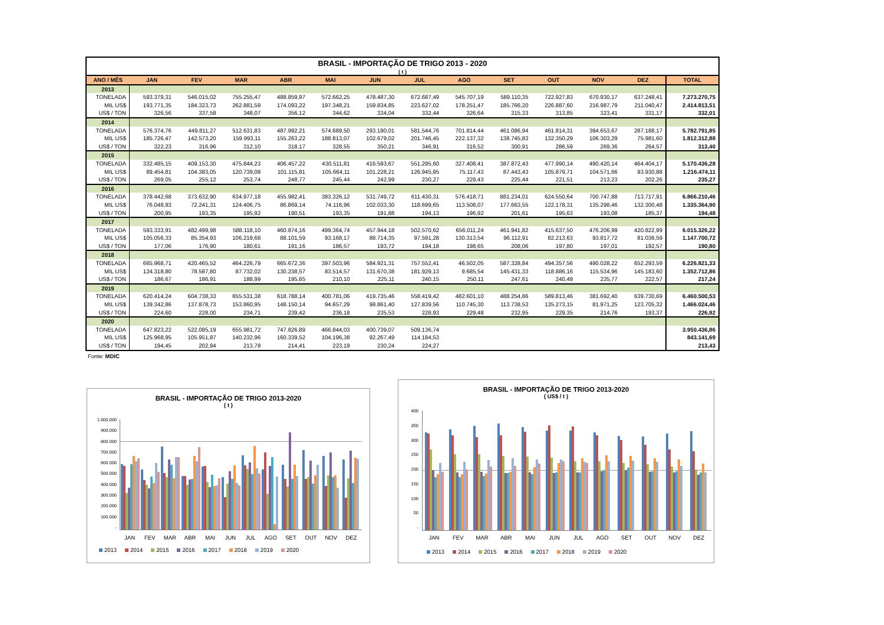| BRASIL - IMPORTAÇÃO DE TRIGO 2013 - 2020 | | | | | | | | | | | | | |
| --- | --- | --- | --- | --- | --- | --- | --- | --- | --- | --- | --- | --- | --- |
| ( t ) | | | | | | | | | | | | | |
| ANO / MÊS | JAN | FEV | MAR | ABR | MAI | JUN | JUL | AGO | SET | OUT | NOV | DEZ | TOTAL |
| 2013 | | | | | | | | | | | | | |
| TONELADA | 593.379,31 | 546.015,02 | 755.255,47 | 488.859,97 | 572.662,25 | 478.487,30 | 672.687,49 | 545.707,19 | 589.110,35 | 722.927,83 | 670.930,17 | 637.248,41 | 7.273.270,75 |
| MIL US$ | 193.771,35 | 184.323,73 | 262.881,59 | 174.093,22 | 197.348,21 | 159.834,85 | 223.627,02 | 178.251,47 | 185.766,20 | 226.887,60 | 216.987,79 | 211.040,47 | 2.414.813,51 |
| US$ / TON | 326,56 | 337,58 | 348,07 | 356,12 | 344,62 | 334,04 | 332,44 | 326,64 | 315,33 | 313,85 | 323,41 | 331,17 | 332,01 |
| 2014 | | | | | | | | | | | | | |
| TONELADA | 576.374,76 | 449.811,27 | 512.631,83 | 487.992,21 | 574.689,50 | 293.190,01 | 581.544,76 | 701.814,44 | 461.086,94 | 461.814,31 | 394.653,67 | 287.188,17 | 5.782.791,85 |
| MIL US$ | 185.726,47 | 142.573,20 | 159.993,11 | 155.263,22 | 188.813,07 | 102.679,02 | 201.746,45 | 222.137,32 | 138.745,83 | 132.350,29 | 106.303,29 | 75.981,60 | 1.812.312,88 |
| US$ / TON | 322,23 | 316,96 | 312,10 | 318,17 | 328,55 | 350,21 | 346,91 | 316,52 | 300,91 | 286,59 | 269,36 | 264,57 | 313,40 |
| 2015 | | | | | | | | | | | | | |
| TONELADA | 332.485,15 | 409.153,30 | 475.844,23 | 406.457,22 | 430.511,81 | 416.593,67 | 551.295,60 | 327.408,41 | 387.872,43 | 477.990,14 | 490.420,14 | 464.404,17 | 5.170.436,28 |
| MIL US$ | 89.454,81 | 104.383,05 | 120.739,08 | 101.115,81 | 105.664,11 | 101.228,21 | 126.945,95 | 75.117,43 | 87.443,43 | 105.879,71 | 104.571,66 | 93.930,88 | 1.216.474,11 |
| US$ / TON | 269,05 | 255,12 | 253,74 | 248,77 | 245,44 | 242,99 | 230,27 | 229,43 | 225,44 | 221,51 | 213,23 | 202,26 | 235,27 |
| 2016 | | | | | | | | | | | | | |
| TONELADA | 378.442,68 | 373.632,90 | 634.977,18 | 455.982,41 | 383.326,12 | 531.749,72 | 611.430,31 | 576.418,71 | 881.234,01 | 624.550,64 | 700.747,88 | 713.717,91 | 6.866.210,46 |
| MIL US$ | 76.048,93 | 72.241,31 | 124.406,75 | 86.869,14 | 74.116,96 | 102.033,30 | 118.699,65 | 113.508,07 | 177.663,55 | 122.178,31 | 135.298,46 | 132.300,48 | 1.335.364,90 |
| US$ / TON | 200,95 | 193,35 | 195,92 | 190,51 | 193,35 | 191,88 | 194,13 | 196,92 | 201,61 | 195,63 | 193,08 | 185,37 | 194,48 |
| 2017 | | | | | | | | | | | | | |
| TONELADA | 593.333,91 | 482.499,98 | 588.118,10 | 460.874,16 | 499.364,74 | 457.944,18 | 502.570,62 | 656.011,24 | 461.941,82 | 415.637,50 | 476.206,99 | 420.822,99 | 6.015.326,22 |
| MIL US$ | 105.056,33 | 85.354,93 | 106.219,68 | 88.101,59 | 93.168,17 | 88.714,35 | 97.591,28 | 130.313,54 | 96.112,91 | 82.213,63 | 93.817,72 | 81.036,59 | 1.147.700,72 |
| US$ / TON | 177,06 | 176,90 | 180,61 | 191,16 | 186,57 | 193,72 | 194,18 | 198,65 | 208,06 | 197,80 | 197,01 | 192,57 | 190,80 |
| 2018 | | | | | | | | | | | | | |
| TONELADA | 665.968,71 | 420.465,52 | 464.226,79 | 665.672,36 | 397.503,96 | 584.921,31 | 757.552,41 | 46.502,05 | 587.328,84 | 494.357,56 | 490.028,22 | 652.293,59 | 6.226.821,33 |
| MIL US$ | 124.318,80 | 78.587,80 | 87.732,02 | 130.238,57 | 83.514,57 | 131.670,38 | 181.929,13 | 9.685,54 | 145.431,33 | 118.886,16 | 115.534,96 | 145.183,60 | 1.352.712,86 |
| US$ / TON | 186,67 | 186,91 | 188,99 | 195,65 | 210,10 | 225,11 | 240,15 | 250,11 | 247,61 | 240,49 | 235,77 | 222,57 | 217,24 |
| 2019 | | | | | | | | | | | | | |
| TONELADA | 620.414,24 | 604.738,33 | 655.531,38 | 618.788,14 | 400.781,06 | 419.735,46 | 558.419,42 | 482.601,10 | 488.254,86 | 589.813,46 | 381.692,40 | 639.730,69 | 6.460.500,53 |
| MIL US$ | 139.342,86 | 137.878,73 | 153.860,95 | 148.150,14 | 94.657,29 | 98.861,40 | 127.839,56 | 110.745,30 | 113.738,53 | 135.273,15 | 81.971,25 | 123.705,32 | 1.466.024,46 |
| US$ / TON | 224,60 | 228,00 | 234,71 | 239,42 | 236,18 | 235,53 | 228,93 | 229,48 | 232,95 | 229,35 | 214,76 | 193,37 | 226,92 |
| 2020 | | | | | | | | | | | | | |
| TONELADA | 647.823,22 | 522.085,19 | 655.981,72 | 747.826,89 | 466.844,03 | 400.739,07 | 509.136,74 | | | | | | 3.950.436,86 |
| MIL US$ | 125.968,95 | 105.951,87 | 140.232,96 | 160.339,52 | 104.196,38 | 92.267,49 | 114.184,53 | | | | | | 843.141,69 |
| US$ / TON | 194,45 | 202,94 | 213,78 | 214,41 | 223,19 | 230,24 | 224,27 | | | | | | 213,43 |
Fonte: MDIC
BRASIL - IMPORTAÇÃO DE TRIGO 2013-2020
( t )
1.000.000
900.000
800.000
700.000
600.000
500.000
400.000
300.000
200.000
100.000
-
JAN FEV MAR ABR MAI JUN JUL AGO SET OUT NOV DEZ
2013 2014 2015 2016 2017 2018 2019 2020
BRASIL - IMPORTAÇÃO DE TRIGO 2013-2020
( US$ / t )
400
350
300
250
200
150
100
50
-
JAN FEV MAR ABR MAI JUN JUL AGO SET OUT NOV DEZ
2013 2014 2015 2016 2017 2018 2019 2020